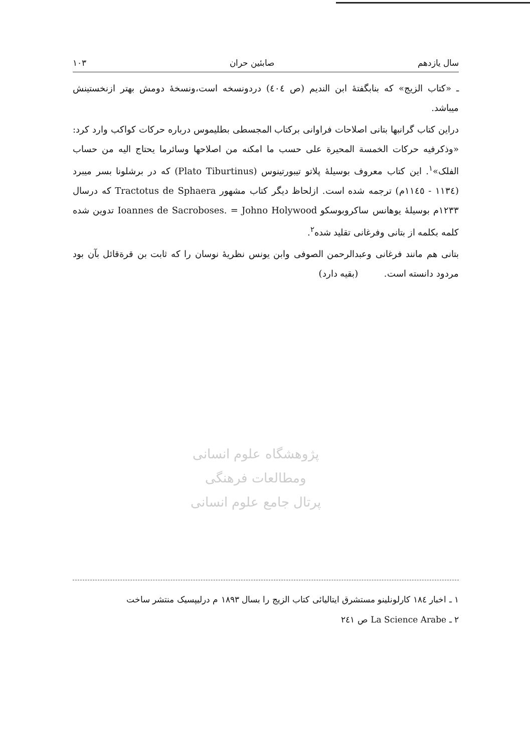سال یازدهم صابئین حران ۱۰۳
ـ «کتاب الزیج» که بنابگفتهٔ ابن الندیم (ص ٤٠٤) دردونسخه است،ونسخهٔ دومش بهتر ازنخستینش میباشد.
دراین کتاب گرانبها بتانی اصلاحات فراوانی برکتاب المجسطی بطلیموس درباره حرکات کواکب وارد کرد: «وذکرفیه حرکات الخمسة المحیرة علی حسب ما امکنه من اصلاحها وسائرما یحتاج الیه من حساب الفلک»<sup>۱</sup>. این کتاب معروف بوسیلهٔ پلاتو تیبورتینوس (Plato Tiburtinus) که در برشلونا بسر میبرد (۱۱۳٤ - ۱۱٤٥م) ترجمه شده است. ازلحاظ دیگر کتاب مشهور Tractotus de Sphaera که درسال ۱۲۳۳م بوسیلهٔ یوهانس ساکروبوسکو Ioannes de Sacroboses. = Johno Holywood تدوین شده کلمه بکلمه از بتانی وفرغانی تقلید شده<sup>۲</sup>.
بتانی هم مانند فرغانی وعبدالرحمن الصوفی وابن یونس نظریهٔ نوسان را که ثابت بن قرةقائل بآن بود مردود دانسته است. (بقیه دارد)
پژوهشگاه علوم انسانی ومطالعات فرهنگی
پرتال جامع علوم انسانی
۱ ـ اخبار ۱۸٤ کارلونلینو مستشرق ایتالیائی کتاب الزیج را بسال ۱۸۹۳ م درلیپسیک منتشر ساخت
۲ ـ La Science Arabe ص ۲٤۱